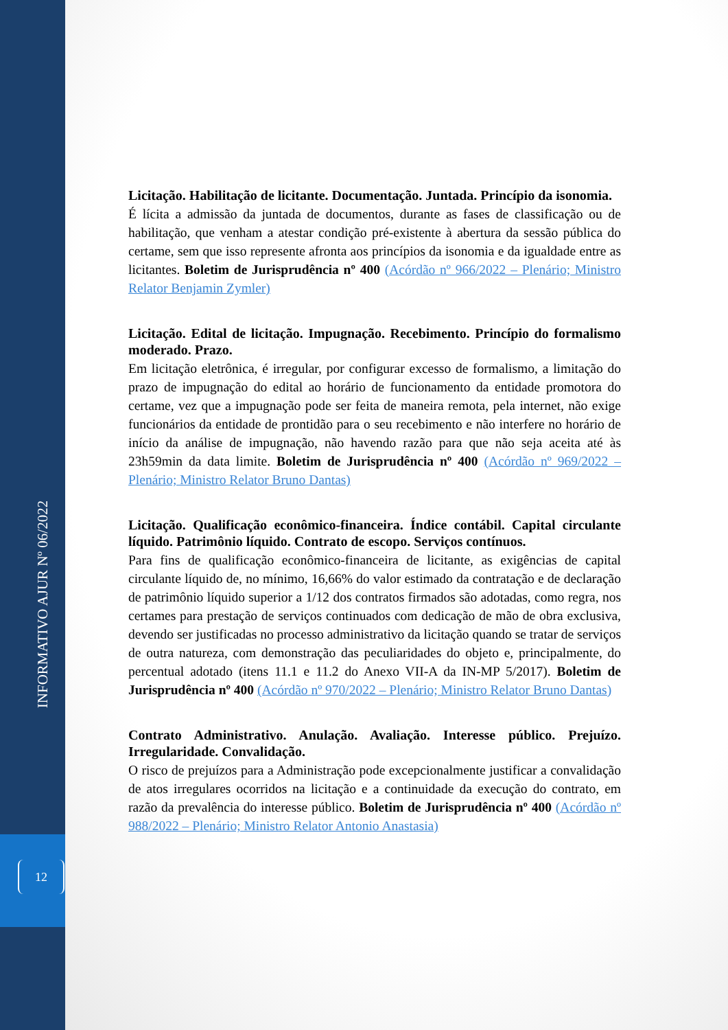INFORMATIVO AJUR Nº 06/2022
12
Licitação. Habilitação de licitante. Documentação. Juntada. Princípio da isonomia.
É lícita a admissão da juntada de documentos, durante as fases de classificação ou de habilitação, que venham a atestar condição pré-existente à abertura da sessão pública do certame, sem que isso represente afronta aos princípios da isonomia e da igualdade entre as licitantes. Boletim de Jurisprudência nº 400 (Acórdão nº 966/2022 – Plenário; Ministro Relator Benjamin Zymler)
Licitação. Edital de licitação. Impugnação. Recebimento. Princípio do formalismo moderado. Prazo.
Em licitação eletrônica, é irregular, por configurar excesso de formalismo, a limitação do prazo de impugnação do edital ao horário de funcionamento da entidade promotora do certame, vez que a impugnação pode ser feita de maneira remota, pela internet, não exige funcionários da entidade de prontidão para o seu recebimento e não interfere no horário de início da análise de impugnação, não havendo razão para que não seja aceita até às 23h59min da data limite. Boletim de Jurisprudência nº 400 (Acórdão nº 969/2022 – Plenário; Ministro Relator Bruno Dantas)
Licitação. Qualificação econômico-financeira. Índice contábil. Capital circulante líquido. Patrimônio líquido. Contrato de escopo. Serviços contínuos.
Para fins de qualificação econômico-financeira de licitante, as exigências de capital circulante líquido de, no mínimo, 16,66% do valor estimado da contratação e de declaração de patrimônio líquido superior a 1/12 dos contratos firmados são adotadas, como regra, nos certames para prestação de serviços continuados com dedicação de mão de obra exclusiva, devendo ser justificadas no processo administrativo da licitação quando se tratar de serviços de outra natureza, com demonstração das peculiaridades do objeto e, principalmente, do percentual adotado (itens 11.1 e 11.2 do Anexo VII-A da IN-MP 5/2017). Boletim de Jurisprudência nº 400 (Acórdão nº 970/2022 – Plenário; Ministro Relator Bruno Dantas)
Contrato Administrativo. Anulação. Avaliação. Interesse público. Prejuízo. Irregularidade. Convalidação.
O risco de prejuízos para a Administração pode excepcionalmente justificar a convalidação de atos irregulares ocorridos na licitação e a continuidade da execução do contrato, em razão da prevalência do interesse público. Boletim de Jurisprudência nº 400 (Acórdão nº 988/2022 – Plenário; Ministro Relator Antonio Anastasia)